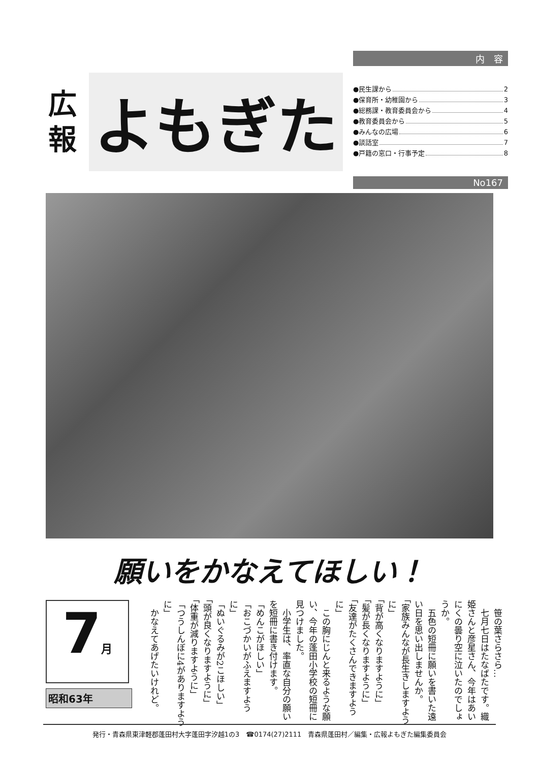広
報
よもぎた
内　容
●民生課から 2
●保育所・幼稚園から 3
●総務課・教育委員会から 4
●教育委員会から 5
●みんなの広場 6
●談話室 7
●戸籍の窓口・行事予定 8
No167
願いをかなえてほしい！
7月
昭和63年
　笹の葉さらさら…
　七月七日はたなばたです。織姫さんと彦星さん、今年はあいにくの曇り空に泣いたのでしょうか。
　五色の短冊に願いを書いた遠い日を思い出しませんか。
「家族みんなが長生きしますように」
「背が高くなりますように」
「髪が長くなりますように」
「友達がたくさんできますように」
　この胸にじんと来るような願い、今年の蓬田小学校の短冊に見つけました。
　小学生は、率直な自分の願いを短冊に書き付けます。
「めんこがほしい」
「おこづかいがふえますように」
「ぬいぐるみが2こほしい」
「頭が良くなりますように」
「体重が減りますように」
「つうしんぼに4がありますように」
　かなえてあげたいけれど。
発行・青森県東津軽郡蓬田村大字蓬田字汐越1の3　☎0174(27)2111　青森県蓬田村／編集・広報よもぎた編集委員会